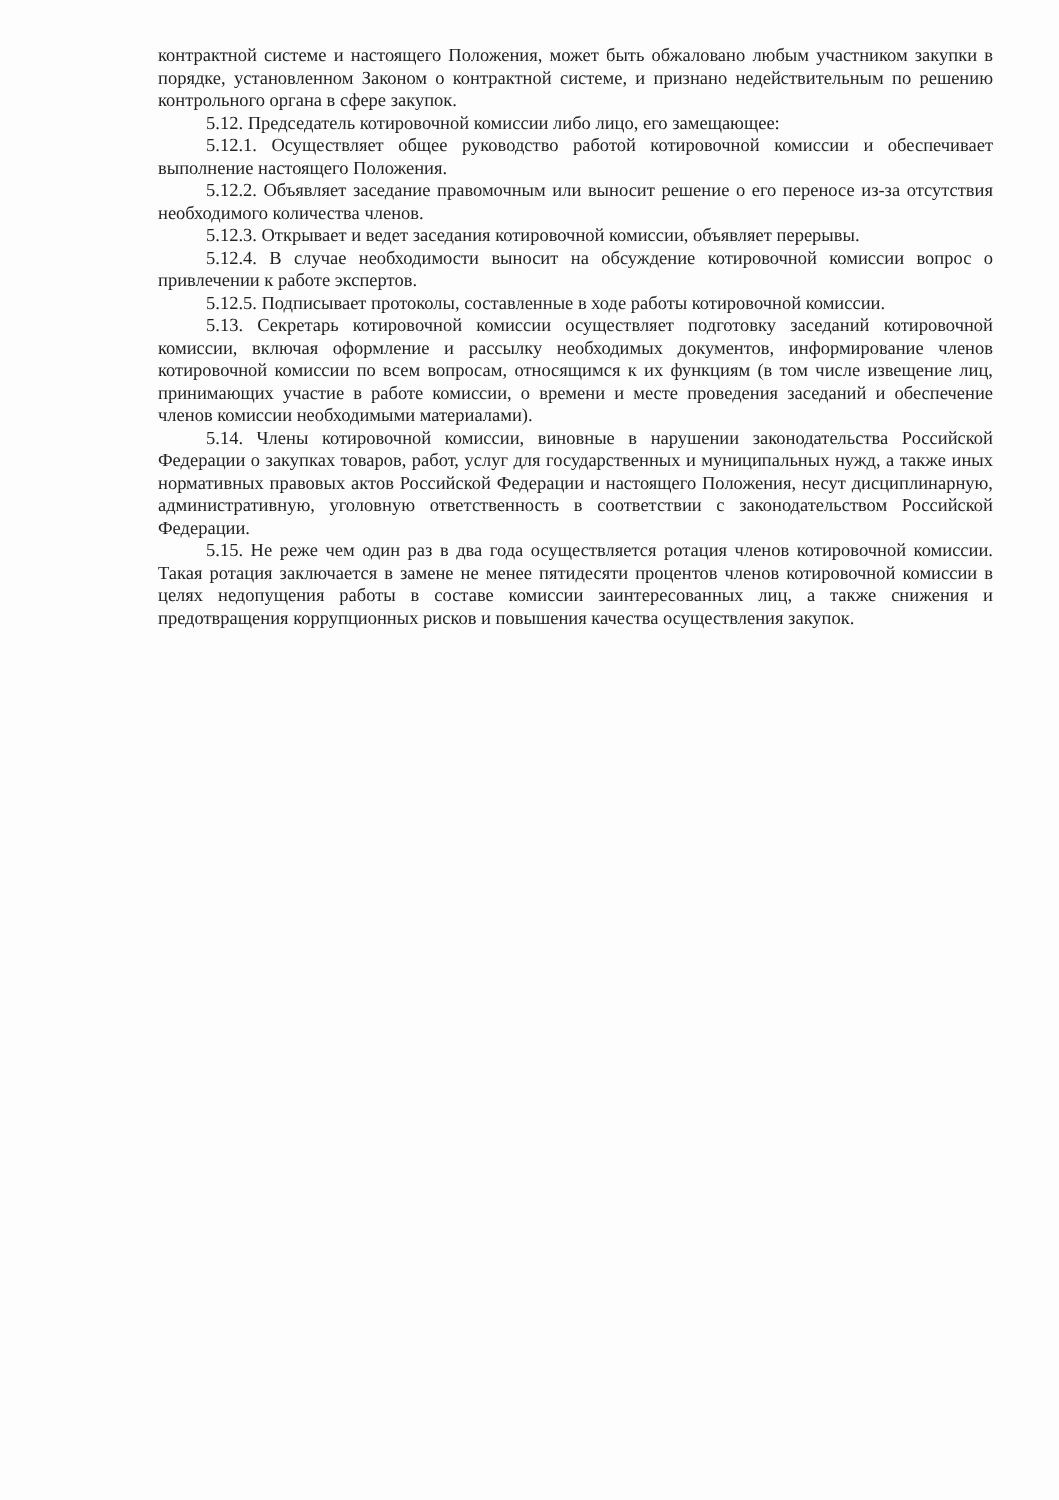контрактной системе и настоящего Положения, может быть обжаловано любым участником закупки в порядке, установленном Законом о контрактной системе, и признано недействительным по решению контрольного органа в сфере закупок.
5.12. Председатель котировочной комиссии либо лицо, его замещающее:
5.12.1. Осуществляет общее руководство работой котировочной комиссии и обеспечивает выполнение настоящего Положения.
5.12.2. Объявляет заседание правомочным или выносит решение о его переносе из-за отсутствия необходимого количества членов.
5.12.3. Открывает и ведет заседания котировочной комиссии, объявляет перерывы.
5.12.4. В случае необходимости выносит на обсуждение котировочной комиссии вопрос о привлечении к работе экспертов.
5.12.5. Подписывает протоколы, составленные в ходе работы котировочной комиссии.
5.13. Секретарь котировочной комиссии осуществляет подготовку заседаний котировочной комиссии, включая оформление и рассылку необходимых документов, информирование членов котировочной комиссии по всем вопросам, относящимся к их функциям (в том числе извещение лиц, принимающих участие в работе комиссии, о времени и месте проведения заседаний и обеспечение членов комиссии необходимыми материалами).
5.14. Члены котировочной комиссии, виновные в нарушении законодательства Российской Федерации о закупках товаров, работ, услуг для государственных и муниципальных нужд, а также иных нормативных правовых актов Российской Федерации и настоящего Положения, несут дисциплинарную, административную, уголовную ответственность в соответствии с законодательством Российской Федерации.
5.15. Не реже чем один раз в два года осуществляется ротация членов котировочной комиссии. Такая ротация заключается в замене не менее пятидесяти процентов членов котировочной комиссии в целях недопущения работы в составе комиссии заинтересованных лиц, а также снижения и предотвращения коррупционных рисков и повышения качества осуществления закупок.